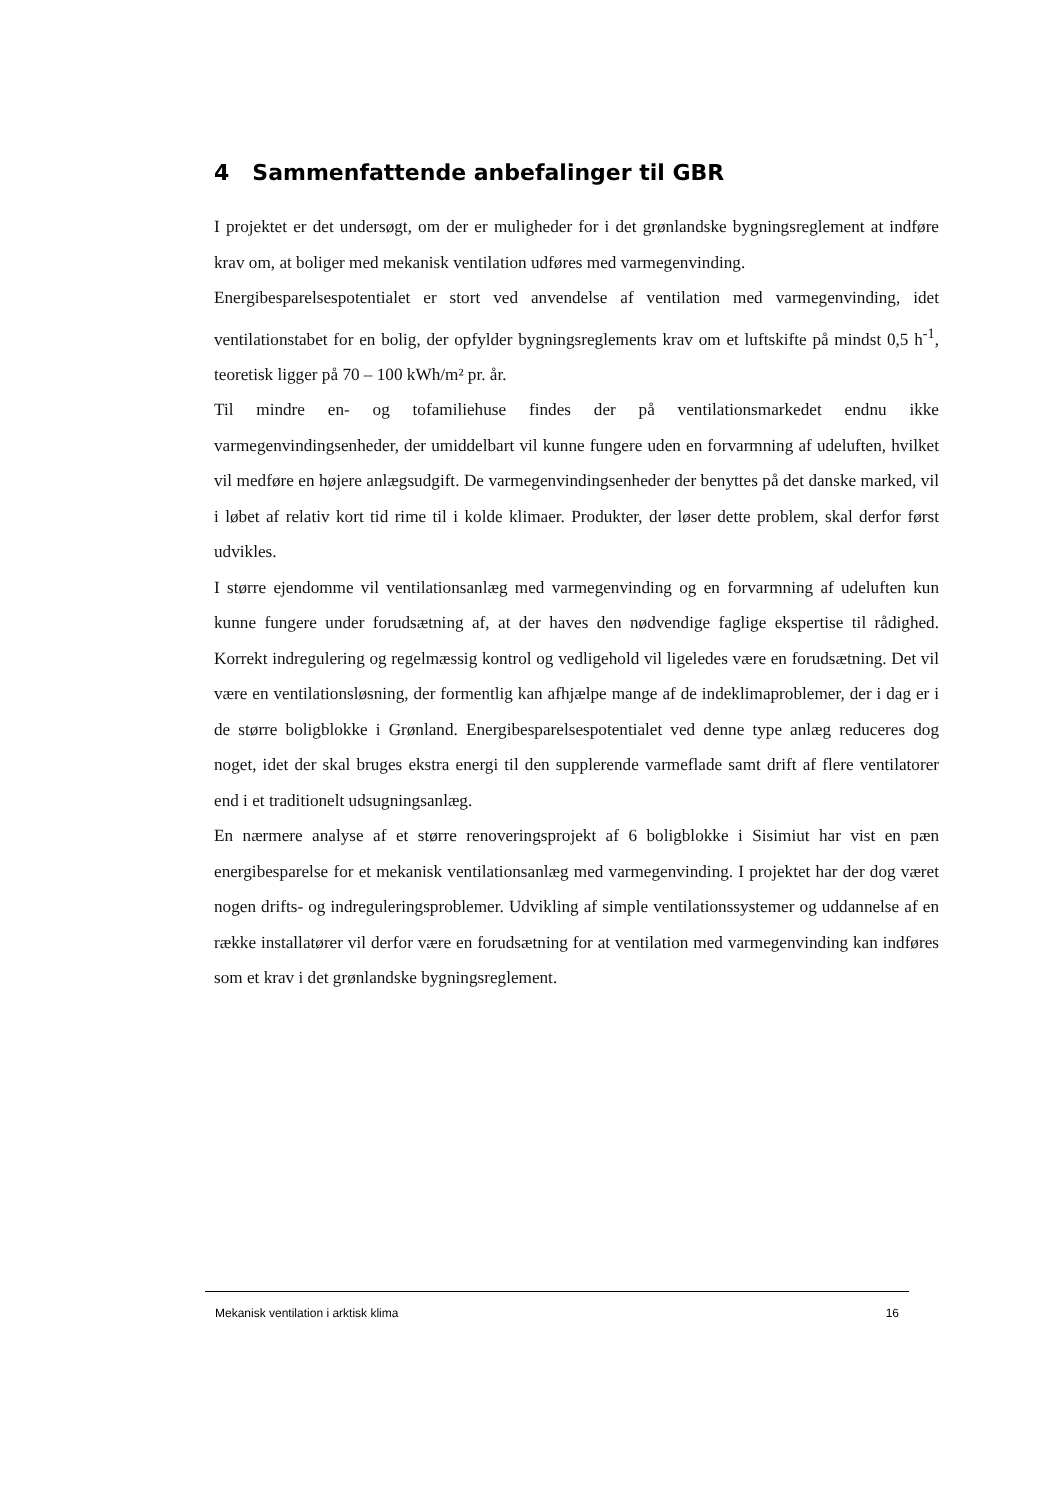4 Sammenfattende anbefalinger til GBR
I projektet er det undersøgt, om der er muligheder for i det grønlandske bygningsreglement at indføre krav om, at boliger med mekanisk ventilation udføres med varmegenvinding.
Energibesparelsespotentialet er stort ved anvendelse af ventilation med varmegenvinding, idet ventilationstabet for en bolig, der opfylder bygningsreglements krav om et luftskifte på mindst 0,5 h<sup>-1</sup>, teoretisk ligger på 70 – 100 kWh/m² pr. år.
Til mindre en- og tofamiliehuse findes der på ventilationsmarkedet endnu ikke varmegenvindingsenheder, der umiddelbart vil kunne fungere uden en forvarmning af udeluften, hvilket vil medføre en højere anlægsudgift. De varmegenvindingsenheder der benyttes på det danske marked, vil i løbet af relativ kort tid rime til i kolde klimaer. Produkter, der løser dette problem, skal derfor først udvikles.
I større ejendomme vil ventilationsanlæg med varmegenvinding og en forvarmning af udeluften kun kunne fungere under forudsætning af, at der haves den nødvendige faglige ekspertise til rådighed. Korrekt indregulering og regelmæssig kontrol og vedligehold vil ligeledes være en forudsætning. Det vil være en ventilationsløsning, der formentlig kan afhjælpe mange af de indeklimaproblemer, der i dag er i de større boligblokke i Grønland. Energibesparelsespotentialet ved denne type anlæg reduceres dog noget, idet der skal bruges ekstra energi til den supplerende varmeflade samt drift af flere ventilatorer end i et traditionelt udsugningsanlæg.
En nærmere analyse af et større renoveringsprojekt af 6 boligblokke i Sisimiut har vist en pæn energibesparelse for et mekanisk ventilationsanlæg med varmegenvinding. I projektet har der dog været nogen drifts- og indreguleringsproblemer. Udvikling af simple ventilationssystemer og uddannelse af en række installatører vil derfor være en forudsætning for at ventilation med varmegenvinding kan indføres som et krav i det grønlandske bygningsreglement.
Mekanisk ventilation i arktisk klima 16